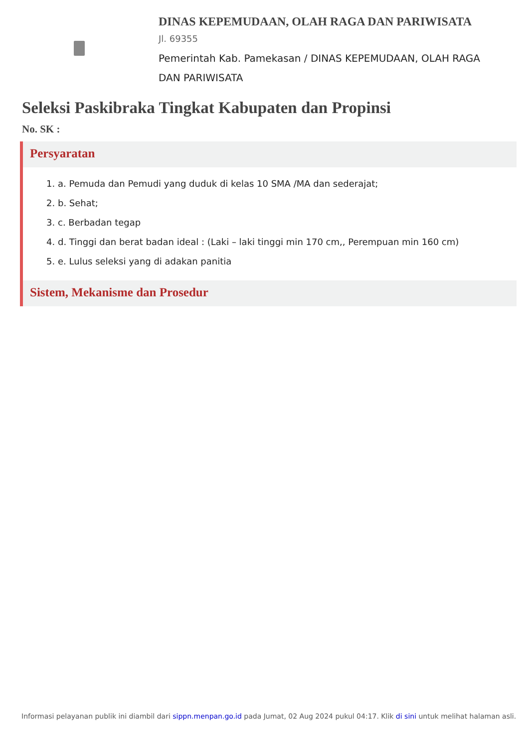DINAS KEPEMUDAAN, OLAH RAGA DAN PARIWISATA
Jl. 69355
Pemerintah Kab. Pamekasan / DINAS KEPEMUDAAN, OLAH RAGA DAN PARIWISATA
Seleksi Paskibraka Tingkat Kabupaten dan Propinsi
No. SK :
Persyaratan
1. a. Pemuda dan Pemudi yang duduk di kelas 10 SMA /MA dan sederajat;
2. b. Sehat;
3. c. Berbadan tegap
4. d. Tinggi dan berat badan ideal : (Laki – laki tinggi min 170 cm,, Perempuan min 160 cm)
5. e. Lulus seleksi yang di adakan panitia
Sistem, Mekanisme dan Prosedur
Informasi pelayanan publik ini diambil dari sippn.menpan.go.id pada Jumat, 02 Aug 2024 pukul 04:17. Klik di sini untuk melihat halaman asli.